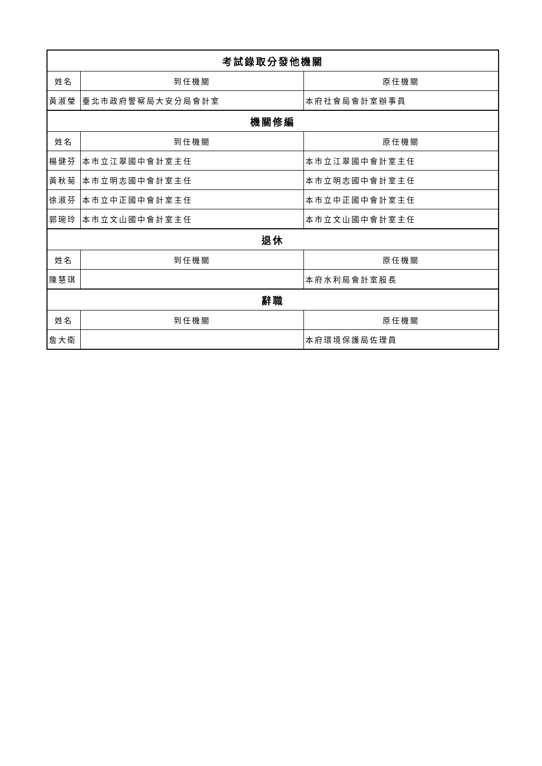| 考試錄取分發他機關 | | |
| --- | --- | --- |
| 姓名 | 到任機關 | 原任機關 |
| 黃淑瑩 | 臺北市政府警察局大安分局會計室 | 本府社會局會計室辦事員 |
| 機關修編 | | |
| 姓名 | 到任機關 | 原任機關 |
| 楊健芬 | 本市立江翠國中會計室主任 | 本市立江翠國中會計室主任 |
| 黃秋菊 | 本市立明志國中會計室主任 | 本市立明志國中會計室主任 |
| 徐淑芬 | 本市立中正國中會計室主任 | 本市立中正國中會計室主任 |
| 郭琬玲 | 本市立文山國中會計室主任 | 本市立文山國中會計室主任 |
| 退休 | | |
| 姓名 | 到任機關 | 原任機關 |
| 陳慧琪 | | 本府水利局會計室股長 |
| 辭職 | | |
| 姓名 | 到任機關 | 原任機關 |
| 詹大衛 | | 本府環境保護局佐理員 |